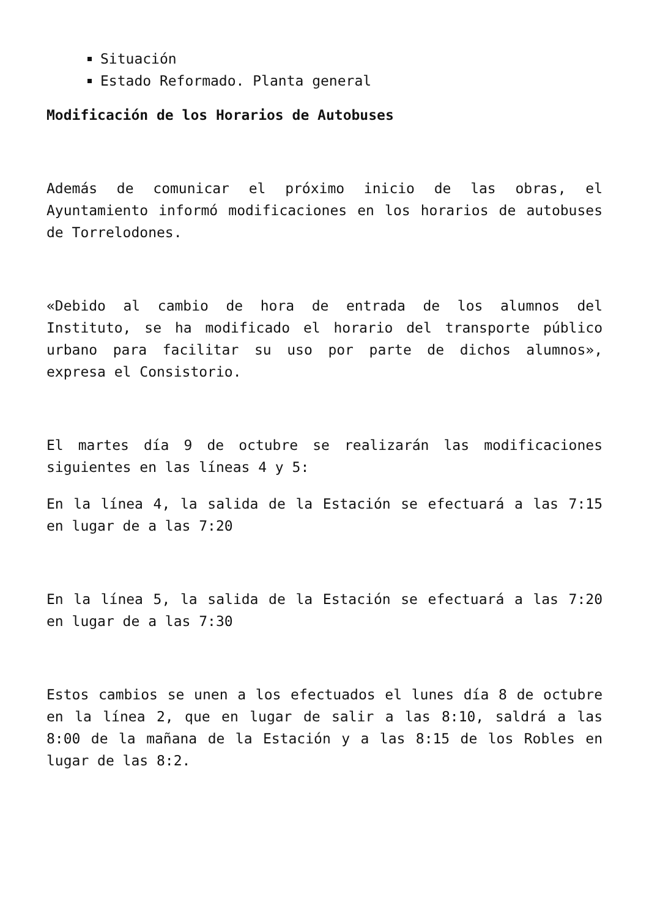Situación
Estado Reformado. Planta general
Modificación de los Horarios de Autobuses
Además de comunicar el próximo inicio de las obras, el Ayuntamiento informó modificaciones en los horarios de autobuses de Torrelodones.
«Debido al cambio de hora de entrada de los alumnos del Instituto, se ha modificado el horario del transporte público urbano para facilitar su uso por parte de dichos alumnos», expresa el Consistorio.
El martes día 9 de octubre se realizarán las modificaciones siguientes en las líneas 4 y 5:
En la línea 4, la salida de la Estación se efectuará a las 7:15 en lugar de a las 7:20
En la línea 5, la salida de la Estación se efectuará a las 7:20 en lugar de a las 7:30
Estos cambios se unen a los efectuados el lunes día 8 de octubre en la línea 2, que en lugar de salir a las 8:10, saldrá a las 8:00 de la mañana de la Estación y a las 8:15 de los Robles en lugar de las 8:2.